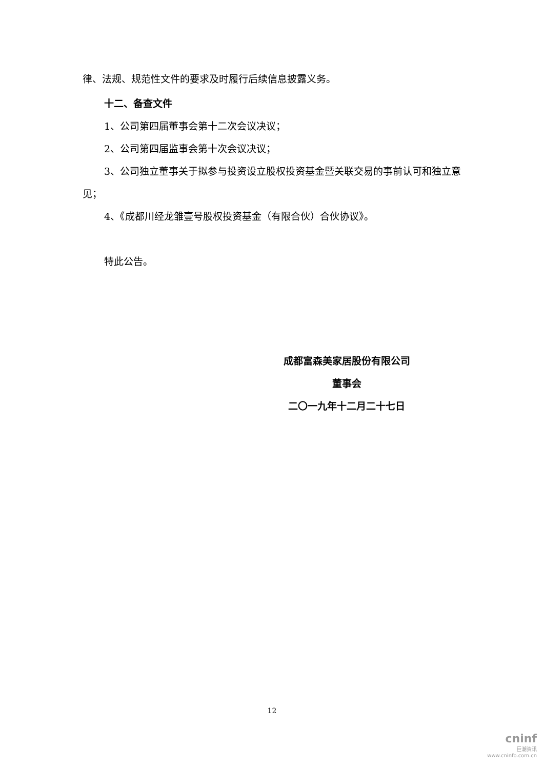律、法规、规范性文件的要求及时履行后续信息披露义务。
十二、备查文件
1、公司第四届董事会第十二次会议决议；
2、公司第四届监事会第十次会议决议；
3、公司独立董事关于拟参与投资设立股权投资基金暨关联交易的事前认可和独立意见；
4、《成都川经龙雏壹号股权投资基金（有限合伙）合伙协议》。
特此公告。
成都富森美家居股份有限公司
董事会
二〇一九年十二月二十七日
12
cninf
巨潮资讯
www.cninfo.com.cn